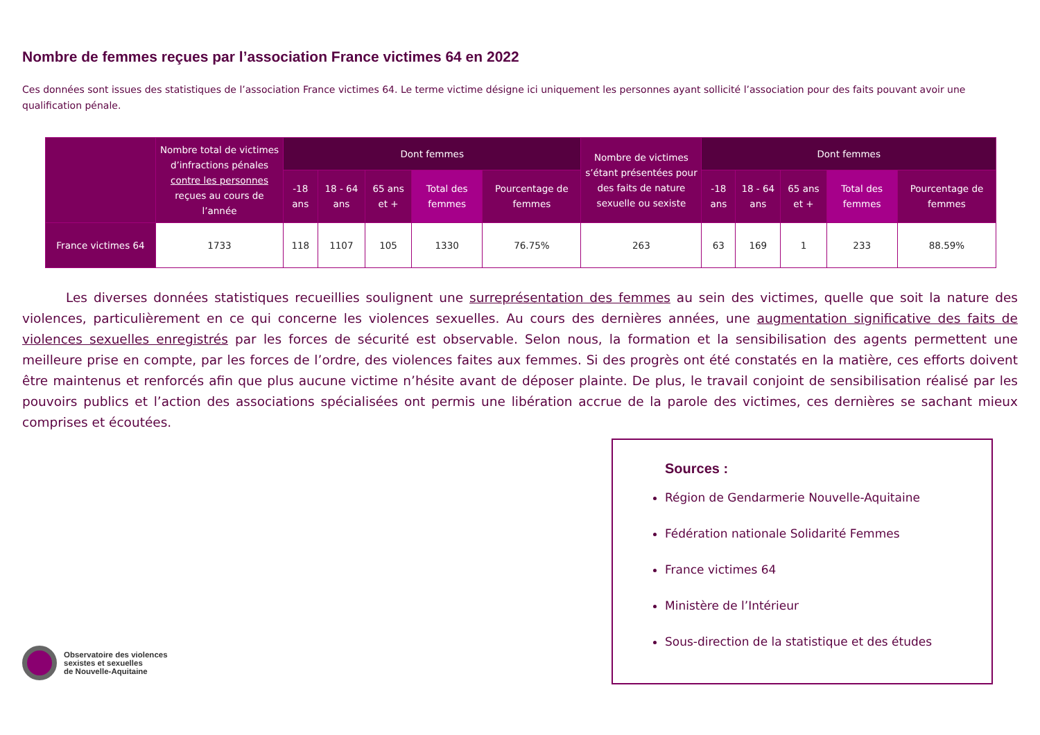Nombre de femmes reçues par l’association France victimes 64 en 2022
Ces données sont issues des statistiques de l’association France victimes 64. Le terme victime désigne ici uniquement les personnes ayant sollicité l’association pour des faits pouvant avoir une qualification pénale.
| | Nombre total de victimes d’infractions pénales contre les personnes reçues au cours de l’année | Dont femmes | | | | | Nombre de victimes s’étant présentées pour des faits de nature sexuelle ou sexiste | Dont femmes | | | | |
| --- | --- | --- | --- | --- | --- | --- | --- | --- | --- | --- | --- | --- |
| | | -18 ans | 18 - 64 ans | 65 ans et + | Total des femmes | Pourcentage de femmes | | -18 ans | 18 - 64 ans | 65 ans et + | Total des femmes | Pourcentage de femmes |
| France victimes 64 | 1733 | 118 | 1107 | 105 | 1330 | 76.75% | 263 | 63 | 169 | 1 | 233 | 88.59% |
Les diverses données statistiques recueillies soulignent une surreprésentation des femmes au sein des victimes, quelle que soit la nature des violences, particulièrement en ce qui concerne les violences sexuelles. Au cours des dernières années, une augmentation significative des faits de violences sexuelles enregistrés par les forces de sécurité est observable. Selon nous, la formation et la sensibilisation des agents permettent une meilleure prise en compte, par les forces de l’ordre, des violences faites aux femmes. Si des progrès ont été constatés en la matière, ces efforts doivent être maintenus et renforcés afin que plus aucune victime n’hésite avant de déposer plainte. De plus, le travail conjoint de sensibilisation réalisé par les pouvoirs publics et l’action des associations spécialisées ont permis une libération accrue de la parole des victimes, ces dernières se sachant mieux comprises et écoutées.
Observatoire des violences
sexistes et sexuelles
de Nouvelle-Aquitaine
Sources :
Région de Gendarmerie Nouvelle-Aquitaine
Fédération nationale Solidarité Femmes
France victimes 64
Ministère de l’Intérieur
Sous-direction de la statistique et des études